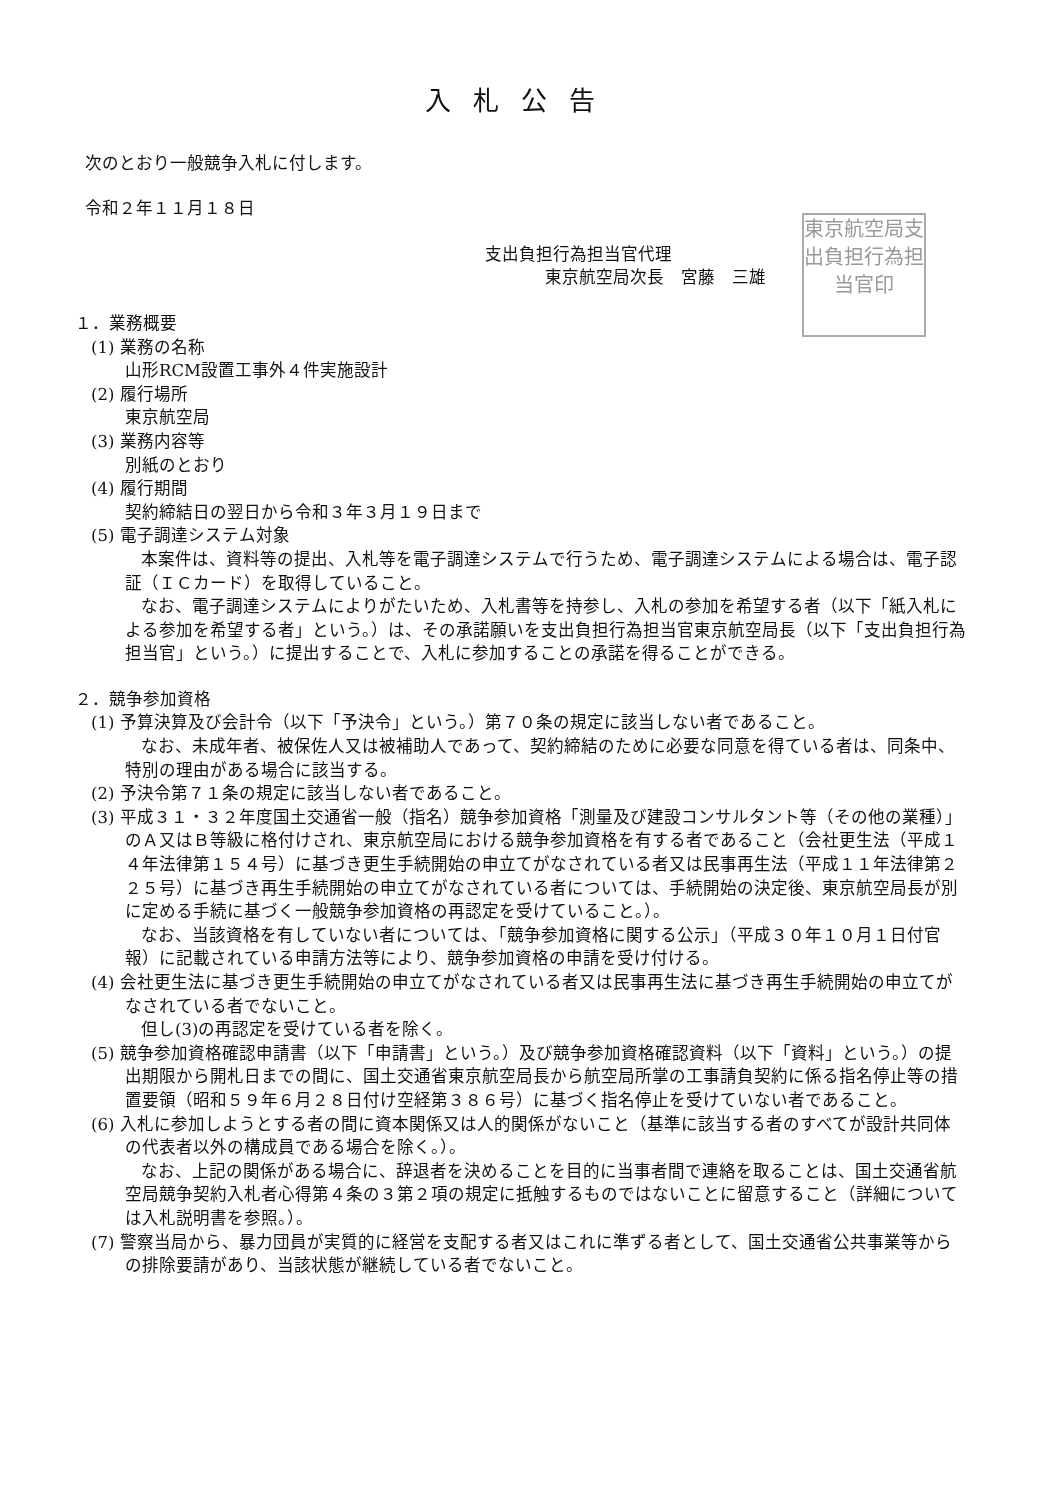入札公告
次のとおり一般競争入札に付します。
令和２年１１月１８日
東京航空局支出負担行為担当官印
支出負担行為担当官代理
東京航空局次長　宮藤　三雄
１．業務概要
(1) 業務の名称
山形RCM設置工事外４件実施設計
(2) 履行場所
東京航空局
(3) 業務内容等
別紙のとおり
(4) 履行期間
契約締結日の翌日から令和３年３月１９日まで
(5) 電子調達システム対象
本案件は、資料等の提出、入札等を電子調達システムで行うため、電子調達システムによる場合は、電子認証（ＩＣカード）を取得していること。
なお、電子調達システムによりがたいため、入札書等を持参し、入札の参加を希望する者（以下「紙入札による参加を希望する者」という。）は、その承諾願いを支出負担行為担当官東京航空局長（以下「支出負担行為担当官」という。）に提出することで、入札に参加することの承諾を得ることができる。
２．競争参加資格
(1) 予算決算及び会計令（以下「予決令」という。）第７０条の規定に該当しない者であること。
なお、未成年者、被保佐人又は被補助人であって、契約締結のために必要な同意を得ている者は、同条中、特別の理由がある場合に該当する。
(2) 予決令第７１条の規定に該当しない者であること。
(3) 平成３１・３２年度国土交通省一般（指名）競争参加資格「測量及び建設コンサルタント等（その他の業種）」のＡ又はＢ等級に格付けされ、東京航空局における競争参加資格を有する者であること（会社更生法（平成１４年法律第１５４号）に基づき更生手続開始の申立てがなされている者又は民事再生法（平成１１年法律第２２５号）に基づき再生手続開始の申立てがなされている者については、手続開始の決定後、東京航空局長が別に定める手続に基づく一般競争参加資格の再認定を受けていること。）。
なお、当該資格を有していない者については、「競争参加資格に関する公示」（平成３０年１０月１日付官報）に記載されている申請方法等により、競争参加資格の申請を受け付ける。
(4) 会社更生法に基づき更生手続開始の申立てがなされている者又は民事再生法に基づき再生手続開始の申立てがなされている者でないこと。
但し(3)の再認定を受けている者を除く。
(5) 競争参加資格確認申請書（以下「申請書」という。）及び競争参加資格確認資料（以下「資料」という。）の提出期限から開札日までの間に、国土交通省東京航空局長から航空局所掌の工事請負契約に係る指名停止等の措置要領（昭和５９年６月２８日付け空経第３８６号）に基づく指名停止を受けていない者であること。
(6) 入札に参加しようとする者の間に資本関係又は人的関係がないこと（基準に該当する者のすべてが設計共同体の代表者以外の構成員である場合を除く。）。
なお、上記の関係がある場合に、辞退者を決めることを目的に当事者間で連絡を取ることは、国土交通省航空局競争契約入札者心得第４条の３第２項の規定に抵触するものではないことに留意すること（詳細については入札説明書を参照。）。
(7) 警察当局から、暴力団員が実質的に経営を支配する者又はこれに準ずる者として、国土交通省公共事業等からの排除要請があり、当該状態が継続している者でないこと。